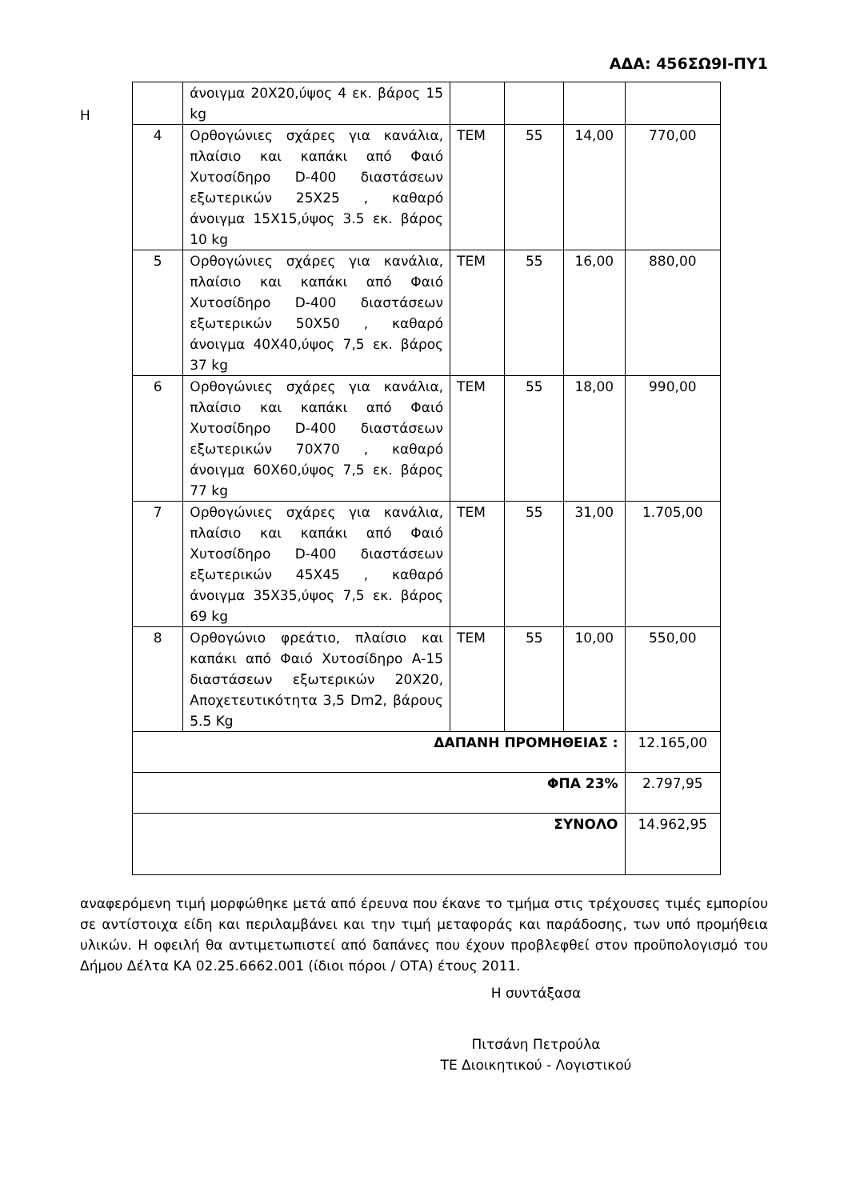ΑΔΑ: 456ΣΩ9Ι-ΠΥ1
Η
| | άνοιγμα 20Χ20,ύψος 4 εκ. βάρος 15 kg | | | | |
| 4 | Ορθογώνιες σχάρες για κανάλια, πλαίσιο και καπάκι από Φαιό Χυτοσίδηρο D-400 διαστάσεων εξωτερικών 25Χ25 , καθαρό άνοιγμα 15Χ15,ύψος 3.5 εκ. βάρος 10 kg | ΤΕΜ | 55 | 14,00 | 770,00 |
| 5 | Ορθογώνιες σχάρες για κανάλια, πλαίσιο και καπάκι από Φαιό Χυτοσίδηρο D-400 διαστάσεων εξωτερικών 50Χ50 , καθαρό άνοιγμα 40Χ40,ύψος 7,5 εκ. βάρος 37 kg | ΤΕΜ | 55 | 16,00 | 880,00 |
| 6 | Ορθογώνιες σχάρες για κανάλια, πλαίσιο και καπάκι από Φαιό Χυτοσίδηρο D-400 διαστάσεων εξωτερικών 70Χ70 , καθαρό άνοιγμα 60Χ60,ύψος 7,5 εκ. βάρος 77 kg | ΤΕΜ | 55 | 18,00 | 990,00 |
| 7 | Ορθογώνιες σχάρες για κανάλια, πλαίσιο και καπάκι από Φαιό Χυτοσίδηρο D-400 διαστάσεων εξωτερικών 45Χ45 , καθαρό άνοιγμα 35Χ35,ύψος 7,5 εκ. βάρος 69 kg | ΤΕΜ | 55 | 31,00 | 1.705,00 |
| 8 | Ορθογώνιο φρεάτιο, πλαίσιο και καπάκι από Φαιό Χυτοσίδηρο Α-15 διαστάσεων εξωτερικών 20Χ20, Αποχετευτικότητα 3,5 Dm2, βάρους 5.5 Kg | ΤΕΜ | 55 | 10,00 | 550,00 |
| ΔΑΠΑΝΗ ΠΡΟΜΗΘΕΙΑΣ : | | | | | 12.165,00 |
| ΦΠΑ 23% | | | | | 2.797,95 |
| ΣΥΝΟΛΟ | | | | | 14.962,95 |
αναφερόμενη τιμή μορφώθηκε μετά από έρευνα που έκανε το τμήμα στις τρέχουσες τιμές εμπορίου σε αντίστοιχα είδη και περιλαμβάνει και την τιμή μεταφοράς και παράδοσης, των υπό προμήθεια υλικών. Η οφειλή θα αντιμετωπιστεί από δαπάνες που έχουν προβλεφθεί στον προϋπολογισμό του Δήμου Δέλτα ΚΑ 02.25.6662.001 (ίδιοι πόροι / ΟΤΑ) έτους 2011.
Η συντάξασα
Πιτσάνη Πετρούλα
ΤΕ Διοικητικού - Λογιστικού